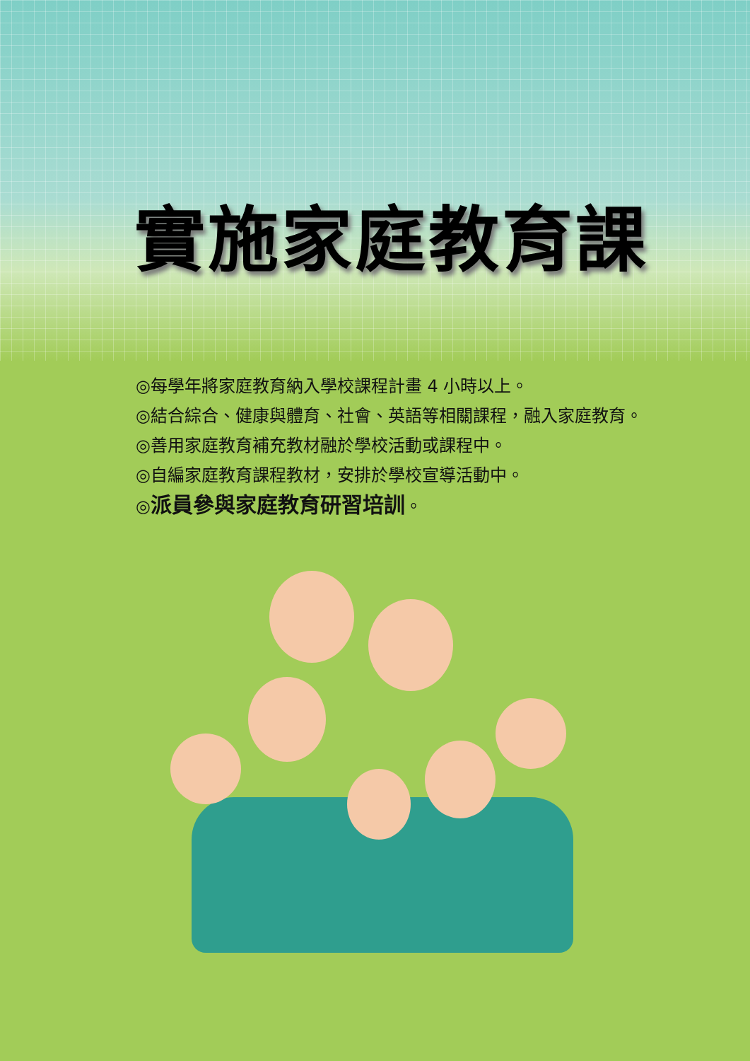實施家庭教育課
◎每學年將家庭教育納入學校課程計畫 4 小時以上。
◎結合綜合、健康與體育、社會、英語等相關課程，融入家庭教育。
◎善用家庭教育補充教材融於學校活動或課程中。
◎自編家庭教育課程教材，安排於學校宣導活動中。
◎派員參與家庭教育研習培訓。